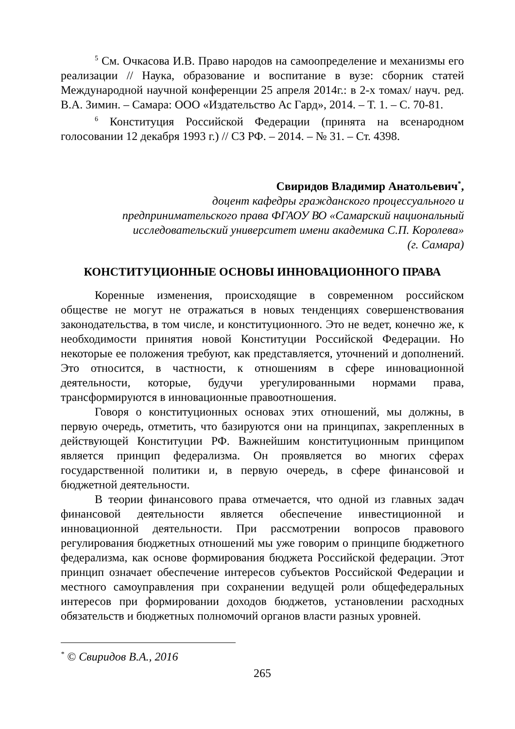<sup>5</sup> См. Очкасова И.В. Право народов на самоопределение и механизмы его реализации // Наука, образование и воспитание в вузе: сборник статей Международной научной конференции 25 апреля 2014г.: в 2-х томах/ науч. ред. В.А. Зимин. – Самара: ООО «Издательство Ас Гард», 2014. – Т. 1. – С. 70-81.
<sup>6</sup> Конституция Российской Федерации (принята на всенародном голосовании 12 декабря 1993 г.) // СЗ РФ. – 2014. – № 31. – Ст. 4398.
Свиридов Владимир Анатольевич<sup>*</sup>,
доцент кафедры гражданского процессуального и
предпринимательского права ФГАОУ ВО «Самарский национальный
исследовательский университет имени академика С.П. Королева»
(г. Самара)
КОНСТИТУЦИОННЫЕ ОСНОВЫ ИННОВАЦИОННОГО ПРАВА
Коренные изменения, происходящие в современном российском обществе не могут не отражаться в новых тенденциях совершенствования законодательства, в том числе, и конституционного. Это не ведет, конечно же, к необходимости принятия новой Конституции Российской Федерации. Но некоторые ее положения требуют, как представляется, уточнений и дополнений. Это относится, в частности, к отношениям в сфере инновационной деятельности, которые, будучи урегулированными нормами права, трансформируются в инновационные правоотношения.
Говоря о конституционных основах этих отношений, мы должны, в первую очередь, отметить, что базируются они на принципах, закрепленных в действующей Конституции РФ. Важнейшим конституционным принципом является принцип федерализма. Он проявляется во многих сферах государственной политики и, в первую очередь, в сфере финансовой и бюджетной деятельности.
В теории финансового права отмечается, что одной из главных задач финансовой деятельности является обеспечение инвестиционной и инновационной деятельности. При рассмотрении вопросов правового регулирования бюджетных отношений мы уже говорим о принципе бюджетного федерализма, как основе формирования бюджета Российской федерации. Этот принцип означает обеспечение интересов субъектов Российской Федерации и местного самоуправления при сохранении ведущей роли общефедеральных интересов при формировании доходов бюджетов, установлении расходных обязательств и бюджетных полномочий органов власти разных уровней.
<sup>*</sup> © Свиридов В.А., 2016
265